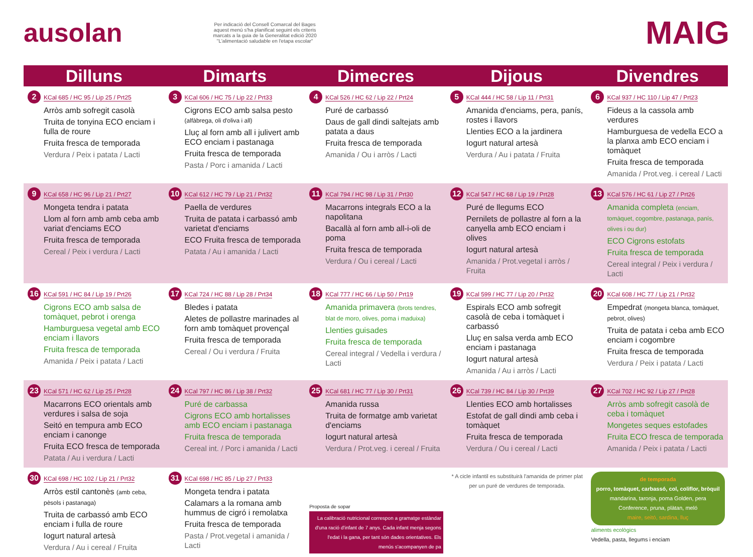ausolan
Per indicació del Consell Comarcal del Bages aquest menú s'ha planificat seguint els criteris marcats a la guia de la Generalitat edició 2020 "L'alimentació saludable en l'etapa escolar"
MAIG
| Dilluns | Dimarts | Dimecres | Dijous | Divendres |
| --- | --- | --- | --- | --- |
| 2 KCal 685 / HC 95 / Lip 25 / Prt25 Arròs amb sofregit casolà Truita de tonyina ECO enciam i fulla de roure Fruita fresca de temporada Verdura / Peix i patata / Lacti | 3 KCal 606 / HC 75 / Lip 22 / Prt33 Cigrons ECO amb salsa pesto (alfàbrega, oli d'oliva i all) Lluç al forn amb all i julivert amb ECO enciam i pastanaga Fruita fresca de temporada Pasta / Porc i amanida / Lacti | 4 KCal 526 / HC 62 / Lip 22 / Prt24 Puré de carbassó Daus de gall dindi saltejats amb patata a daus Fruita fresca de temporada Amanida / Ou i arròs / Lacti | 5 KCal 444 / HC 58 / Lip 11 / Prt31 Amanida d'enciams, pera, panís, rostes i llavors Llenties ECO a la jardinera Iogurt natural artesà Verdura / Au i patata / Fruita | 6 KCal 937 / HC 110 / Lip 47 / Prt23 Fideus a la cassola amb verdures Hamburguesa de vedella ECO a la planxa amb ECO enciam i tomàquet Fruita fresca de temporada Amanida / Prot.veg. i cereal / Lacti |
| 9 KCal 658 / HC 96 / Lip 21 / Prt27 Mongeta tendra i patata Llom al forn amb amb ceba amb variat d'enciams ECO Fruita fresca de temporada Cereal / Peix i verdura / Lacti | 10 KCal 612 / HC 79 / Lip 21 / Prt32 Paella de verdures Truita de patata i carbassó amb varietat d'enciams ECO Fruita fresca de temporada Patata / Au i amanida / Lacti | 11 KCal 794 / HC 98 / Lip 31 / Prt30 Macarrons integrals ECO a la napolitana Bacallà al forn amb all-i-oli de poma Fruita fresca de temporada Verdura / Ou i cereal / Lacti | 12 KCal 547 / HC 68 / Lip 19 / Prt28 Puré de llegums ECO Pernilets de pollastre al forn a la canyella amb ECO enciam i olives Iogurt natural artesà Amanida / Prot.vegetal i arròs / Fruita | 13 KCal 576 / HC 61 / Lip 27 / Prt26 Amanida completa (enciam, tomàquet, cogombre, pastanaga, panís, olives i ou dur) ECO Cigrons estofats Fruita fresca de temporada Cereal integral / Peix i verdura / Lacti |
| 16 KCal 591 / HC 84 / Lip 19 / Prt26 Cigrons ECO amb salsa de tomàquet, pebrot i orenga Hamburguesa vegetal amb ECO enciam i llavors Fruita fresca de temporada Amanida / Peix i patata / Lacti | 17 KCal 724 / HC 88 / Lip 28 / Prt34 Bledes i patata Aletes de pollastre marinades al forn amb tomàquet provençal Fruita fresca de temporada Cereal / Ou i verdura / Fruita | 18 KCal 777 / HC 66 / Lip 50 / Prt19 Amanida primavera (brots tendres, blat de moro, olives, poma i maduixa) Llenties guisades Fruita fresca de temporada Cereal integral / Vedella i verdura / Lacti | 19 KCal 599 / HC 77 / Lip 20 / Prt32 Espirals ECO amb sofregit casolà de ceba i tomàquet i carbassó Lluç en salsa verda amb ECO enciam i pastanaga Iogurt natural artesà Amanida / Au i arròs / Lacti | 20 KCal 608 / HC 77 / Lip 21 / Prt32 Empedrat (mongeta blanca, tomàquet, pebrot, olives) Truita de patata i ceba amb ECO enciam i cogombre Fruita fresca de temporada Verdura / Peix i patata / Lacti |
| 23 KCal 571 / HC 62 / Lip 25 / Prt28 Macarrons ECO orientals amb verdures i salsa de soja Seitó en tempura amb ECO enciam i canonge Fruita ECO fresca de temporada Patata / Au i verdura / Lacti | 24 KCal 797 / HC 86 / Lip 38 / Prt32 Puré de carbassa Cigrons ECO amb hortalisses amb ECO enciam i pastanaga Fruita fresca de temporada Cereal int. / Porc i amanida / Lacti | 25 KCal 681 / HC 77 / Lip 30 / Prt31 Amanida russa Truita de formatge amb varietat d'enciams Iogurt natural artesà Verdura / Prot.veg. i cereal / Fruita | 26 KCal 739 / HC 84 / Lip 30 / Prt39 Llenties ECO amb hortalisses Estofat de gall dindi amb ceba i tomàquet Fruita fresca de temporada Verdura / Ou i cereal / Lacti | 27 KCal 702 / HC 92 / Lip 27 / Prt28 Arròs amb sofregit casolà de ceba i tomàquet Mongetes seques estofades Fruita ECO fresca de temporada Amanida / Peix i patata / Lacti |
| 30 KCal 698 / HC 102 / Lip 21 / Prt32 Arròs estil cantonès (amb ceba, pèsols i pastanaga) Truita de carbassó amb ECO enciam i fulla de roure Iogurt natural artesà Verdura / Au i cereal / Fruita | 31 KCal 698 / HC 85 / Lip 27 / Prt33 Mongeta tendra i patata Calamars a la romana amb hummus de cigró i remolatxa Fruita fresca de temporada Pasta / Prot.vegetal i amanida / Lacti | Proposta de sopar La calibració nutricional correspon a gramatge estàndar d'una ració d'infant de 7 anys. Cada infant menja segons l'edat i la gana, per tant són dades orientatives. Els menús s'acompanyen de pa | * A cicle infantil es substituirà l'amanida de primer plat per un puré de verdures de temporada. | de temporada porro, tomàquet, carbassó, col, coliflor, bròquil mandarina, taronja, poma Golden, pera Conference, pruna, plàtan, meló maire, seitó, sardina, lluç aliments ecològics Vedella, pasta, llegums i enciam |